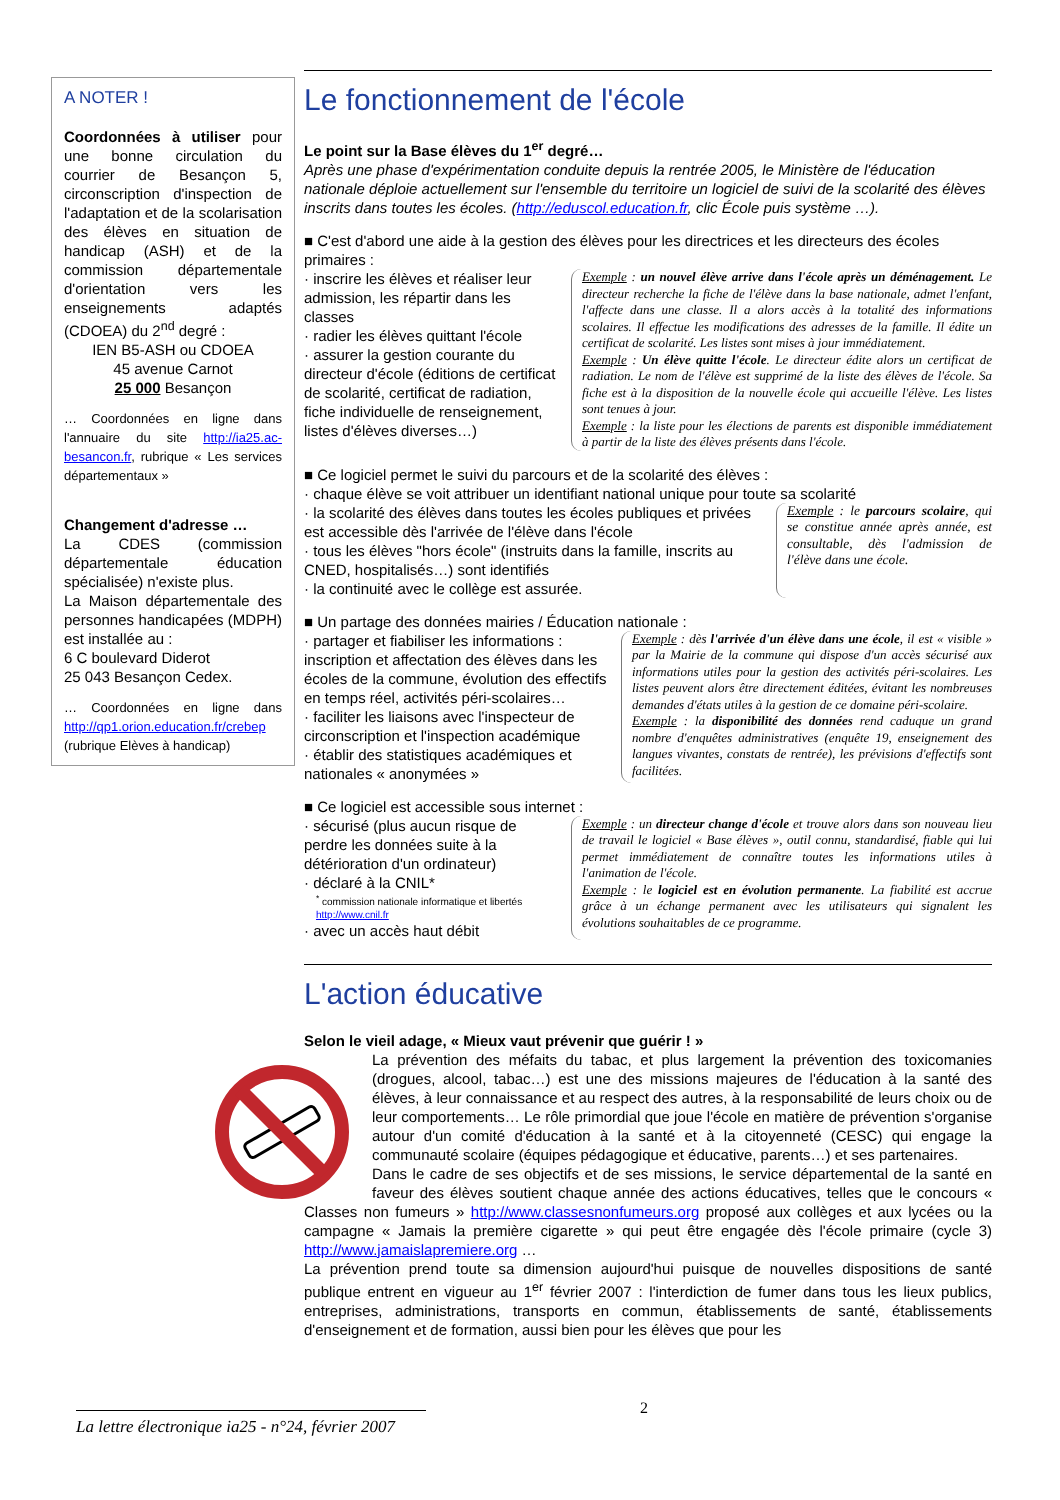A NOTER !
Coordonnées à utiliser pour une bonne circulation du courrier de Besançon 5, circonscription d'inspection de l'adaptation et de la scolarisation des élèves en situation de handicap (ASH) et de la commission départementale d'orientation vers les enseignements adaptés (CDOEA) du 2<sup>nd</sup> degré :
IEN B5-ASH ou CDOEA
45 avenue Carnot
25 000 Besançon
… Coordonnées en ligne dans l'annuaire du site http://ia25.ac-besancon.fr, rubrique « Les services départementaux »
Changement d'adresse …
La CDES (commission départementale éducation spécialisée) n'existe plus.
La Maison départementale des personnes handicapées (MDPH) est installée au :
6 C boulevard Diderot
25 043 Besançon Cedex.
… Coordonnées en ligne dans http://qp1.orion.education.fr/crebep (rubrique Elèves à handicap)
Le fonctionnement de l'école
Le point sur la Base élèves du 1<sup>er</sup> degré…
Après une phase d'expérimentation conduite depuis la rentrée 2005, le Ministère de l'éducation nationale déploie actuellement sur l'ensemble du territoire un logiciel de suivi de la scolarité des élèves inscrits dans toutes les écoles. (http://eduscol.education.fr, clic École puis système …).
■ C'est d'abord une aide à la gestion des élèves pour les directrices et les directeurs des écoles primaires :
· inscrire les élèves et réaliser leur admission, les répartir dans les classes
· radier les élèves quittant l'école
· assurer la gestion courante du directeur d'école (éditions de certificat de scolarité, certificat de radiation, fiche individuelle de renseignement, listes d'élèves diverses…)
Exemple : un nouvel élève arrive dans l'école après un déménagement. Le directeur recherche la fiche de l'élève dans la base nationale, admet l'enfant, l'affecte dans une classe. Il a alors accès à la totalité des informations scolaires. Il effectue les modifications des adresses de la famille. Il édite un certificat de scolarité. Les listes sont mises à jour immédiatement.
Exemple : Un élève quitte l'école. Le directeur édite alors un certificat de radiation. Le nom de l'élève est supprimé de la liste des élèves de l'école. Sa fiche est à la disposition de la nouvelle école qui accueille l'élève. Les listes sont tenues à jour.
Exemple : la liste pour les élections de parents est disponible immédiatement à partir de la liste des élèves présents dans l'école.
■ Ce logiciel permet le suivi du parcours et de la scolarité des élèves :
· chaque élève se voit attribuer un identifiant national unique pour toute sa scolarité
· la scolarité des élèves dans toutes les écoles publiques et privées est accessible dès l'arrivée de l'élève dans l'école
· tous les élèves "hors école" (instruits dans la famille, inscrits au CNED, hospitalisés…) sont identifiés
· la continuité avec le collège est assurée.
Exemple : le parcours scolaire, qui se constitue année après année, est consultable, dès l'admission de l'élève dans une école.
■ Un partage des données mairies / Éducation nationale :
· partager et fiabiliser les informations : inscription et affectation des élèves dans les écoles de la commune, évolution des effectifs en temps réel, activités péri-scolaires…
· faciliter les liaisons avec l'inspecteur de circonscription et l'inspection académique
· établir des statistiques académiques et nationales « anonymées »
Exemple : dès l'arrivée d'un élève dans une école, il est « visible » par la Mairie de la commune qui dispose d'un accès sécurisé aux informations utiles pour la gestion des activités péri-scolaires. Les listes peuvent alors être directement éditées, évitant les nombreuses demandes d'états utiles à la gestion de ce domaine péri-scolaire.
Exemple : la disponibilité des données rend caduque un grand nombre d'enquêtes administratives (enquête 19, enseignement des langues vivantes, constats de rentrée), les prévisions d'effectifs sont facilitées.
■ Ce logiciel est accessible sous internet :
· sécurisé (plus aucun risque de perdre les données suite à la détérioration d'un ordinateur)
· déclaré à la CNIL*
<sup>*</sup> commission nationale informatique et libertés http://www.cnil.fr
· avec un accès haut débit
Exemple : un directeur change d'école et trouve alors dans son nouveau lieu de travail le logiciel « Base élèves », outil connu, standardisé, fiable qui lui permet immédiatement de connaître toutes les informations utiles à l'animation de l'école.
Exemple : le logiciel est en évolution permanente. La fiabilité est accrue grâce à un échange permanent avec les utilisateurs qui signalent les évolutions souhaitables de ce programme.
L'action éducative
Selon le vieil adage, « Mieux vaut prévenir que guérir ! »
La prévention des méfaits du tabac, et plus largement la prévention des toxicomanies (drogues, alcool, tabac…) est une des missions majeures de l'éducation à la santé des élèves, à leur connaissance et au respect des autres, à la responsabilité de leurs choix ou de leur comportements… Le rôle primordial que joue l'école en matière de prévention s'organise autour d'un comité d'éducation à la santé et à la citoyenneté (CESC) qui engage la communauté scolaire (équipes pédagogique et éducative, parents…) et ses partenaires.
Dans le cadre de ses objectifs et de ses missions, le service départemental de la santé en faveur des élèves soutient chaque année des actions éducatives, telles que le concours « Classes non fumeurs » http://www.classesnonfumeurs.org proposé aux collèges et aux lycées ou la campagne « Jamais la première cigarette » qui peut être engagée dès l'école primaire (cycle 3) http://www.jamaislapremiere.org …
La prévention prend toute sa dimension aujourd'hui puisque de nouvelles dispositions de santé publique entrent en vigueur au 1<sup>er</sup> février 2007 : l'interdiction de fumer dans tous les lieux publics, entreprises, administrations, transports en commun, établissements de santé, établissements d'enseignement et de formation, aussi bien pour les élèves que pour les
2
La lettre électronique ia25 - n°24, février 2007